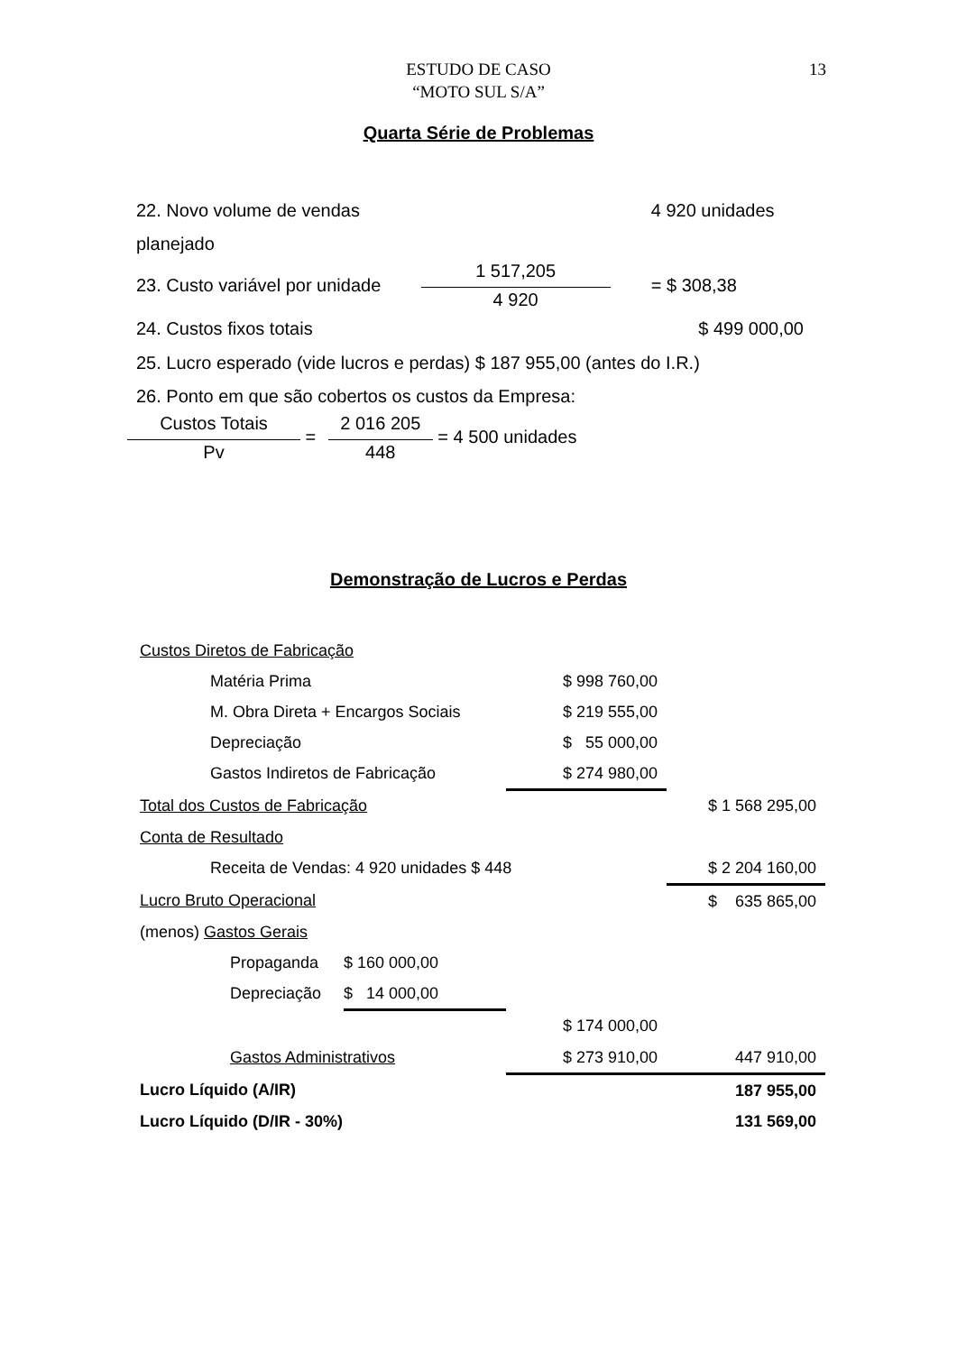ESTUDO DE CASO
“MOTO SUL S/A”
13
Quarta Série de Problemas
| 22. Novo volume de vendas | | 4 920 unidades |
| planejado | | |
| 23. Custo variável por unidade | 1 517,205 4 920 | = $ 308,38 |
| 24. Custos fixos totais | | $ 499 000,00 |
25. Lucro esperado (vide lucros e perdas) $ 187 955,00 (antes do I.R.)
26. Ponto em que são cobertos os custos da Empresa:
Custos Totais
Pv
=
2 016 205
448
= 4 500 unidades
Demonstração de Lucros e Perdas
| Custos Diretos de Fabricação | | | | |
| | Matéria Prima | | $ 998 760,00 | |
| | M. Obra Direta + Encargos Sociais | | $ 219 555,00 | |
| | Depreciação | | $ 55 000,00 | |
| | Gastos Indiretos de Fabricação | | $ 274 980,00 | |
| Total dos Custos de Fabricação | | | | $ 1 568 295,00 |
| Conta de Resultado | | | | |
| | Receita de Vendas: 4 920 unidades $ 448 | | | $ 2 204 160,00 |
| Lucro Bruto Operacional | | | | $ 635 865,00 |
| (menos) Gastos Gerais | | | | |
| | Propaganda | $ 160 000,00 | | |
| | Depreciação | $ 14 000,00 | | |
| | | | $ 174 000,00 | |
| | Gastos Administrativos | | $ 273 910,00 | 447 910,00 |
| Lucro Líquido (A/IR) | | | | 187 955,00 |
| Lucro Líquido (D/IR - 30%) | | | | 131 569,00 |